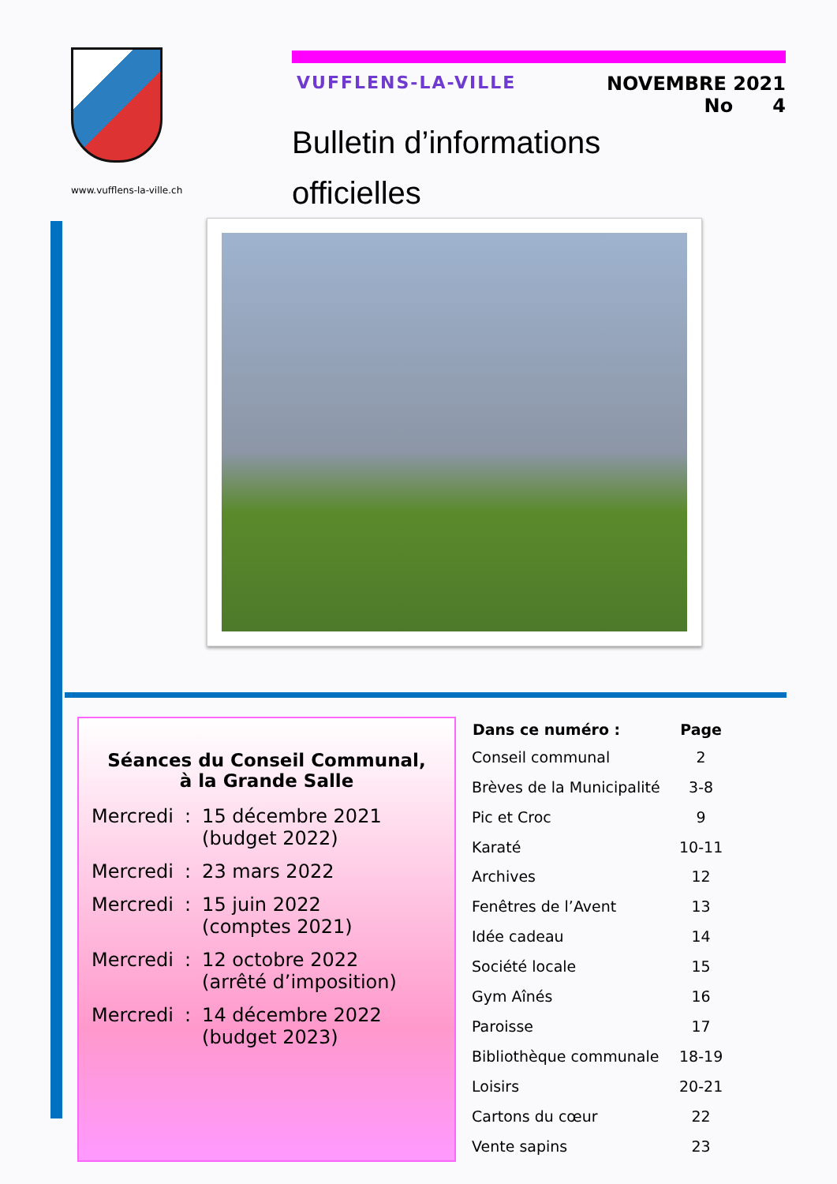www.vufflens-la-ville.ch
VUFFLENS-LA-VILLE NOVEMBRE 2021
No 4
Bulletin d’informations
officielles
Séances du Conseil Communal,
à la Grande Salle
| Mercredi | : | 15 décembre 2021 (budget 2022) |
| Mercredi | : | 23 mars 2022 |
| Mercredi | : | 15 juin 2022 (comptes 2021) |
| Mercredi | : | 12 octobre 2022 (arrêté d’imposition) |
| Mercredi | : | 14 décembre 2022 (budget 2023) |
| Dans ce numéro : | Page |
| --- | --- |
| Conseil communal | 2 |
| Brèves de la Municipalité | 3-8 |
| Pic et Croc | 9 |
| Karaté | 10-11 |
| Archives | 12 |
| Fenêtres de l’Avent | 13 |
| Idée cadeau | 14 |
| Société locale | 15 |
| Gym Aînés | 16 |
| Paroisse | 17 |
| Bibliothèque communale | 18-19 |
| Loisirs | 20-21 |
| Cartons du cœur | 22 |
| Vente sapins | 23 |